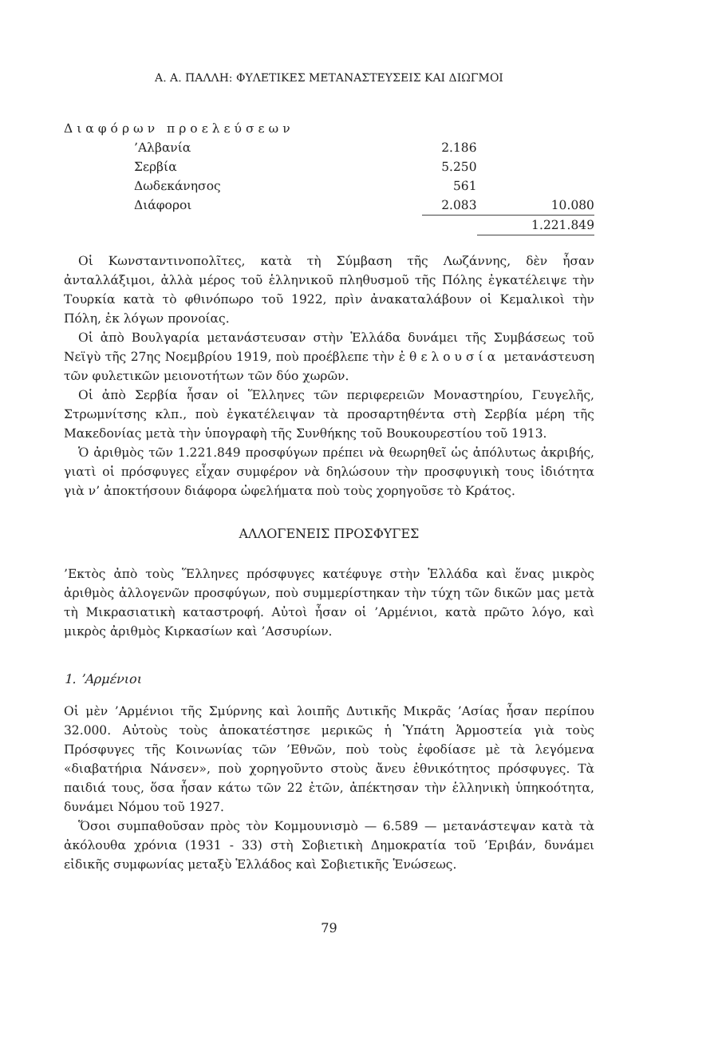Α. Α. ΠΑΛΛΗ: ΦΥΛΕΤΙΚΕΣ ΜΕΤΑΝΑΣΤΕΥΣΕΙΣ ΚΑΙ ΔΙΩΓΜΟΙ
Διαφόρων προελεύσεων
| ’Αλβανία | 2.186 | |
| Σερβία | 5.250 | |
| Δωδεκάνησος | 561 | |
| Διάφοροι | 2.083 | 10.080 |
| | | 1.221.849 |
Οἱ Κωνσταντινοπολῖτες, κατὰ τὴ Σύμβαση τῆς Λωζάννης, δὲν ἦσαν ἀνταλλάξιμοι, ἀλλὰ μέρος τοῦ ἑλληνικοῦ πληθυσμοῦ τῆς Πόλης ἐγκατέλειψε τὴν Τουρκία κατὰ τὸ φθινόπωρο τοῦ 1922, πρὶν ἀνακαταλάβουν οἱ Κεμαλικοὶ τὴν Πόλη, ἐκ λόγων προνοίας.
Οἱ ἀπὸ Βουλγαρία μετανάστευσαν στὴν Ἑλλάδα δυνάμει τῆς Συμβάσεως τοῦ Νεϊγὺ τῆς 27ης Νοεμβρίου 1919, ποὺ προέβλεπε τὴν ἐθελουσία μετανάστευση τῶν φυλετικῶν μειονοτήτων τῶν δύο χωρῶν.
Οἱ ἀπὸ Σερβία ἦσαν οἱ Ἕλληνες τῶν περιφερειῶν Μοναστηρίου, Γευγελῆς, Στρωμνίτσης κλπ., ποὺ ἐγκατέλειψαν τὰ προσαρτηθέντα στὴ Σερβία μέρη τῆς Μακεδονίας μετὰ τὴν ὑπογραφὴ τῆς Συνθήκης τοῦ Βουκουρεστίου τοῦ 1913.
Ὁ ἀριθμὸς τῶν 1.221.849 προσφύγων πρέπει νὰ θεωρηθεῖ ὡς ἀπόλυτως ἀκριβής, γιατὶ οἱ πρόσφυγες εἶχαν συμφέρον νὰ δηλώσουν τὴν προσφυγικὴ τους ἰδιότητα γιὰ ν’ ἀποκτήσουν διάφορα ὠφελήματα ποὺ τοὺς χορηγοῦσε τὸ Κράτος.
ΑΛΛΟΓΕΝΕΙΣ ΠΡΟΣΦΥΓΕΣ
’Εκτὸς ἀπὸ τοὺς Ἕλληνες πρόσφυγες κατέφυγε στὴν Ἑλλάδα καὶ ἕνας μικρὸς ἀριθμὸς ἀλλογενῶν προσφύγων, ποὺ συμμερίστηκαν τὴν τύχη τῶν δικῶν μας μετὰ τὴ Μικρασιατικὴ καταστροφή. Αὐτοὶ ἦσαν οἱ ’Αρμένιοι, κατὰ πρῶτο λόγο, καὶ μικρὸς ἀριθμὸς Κιρκασίων καὶ ’Ασσυρίων.
1. ’Αρμένιοι
Οἱ μὲν ’Αρμένιοι τῆς Σμύρνης καὶ λοιπῆς Δυτικῆς Μικρᾶς ’Ασίας ἦσαν περίπου 32.000. Αὐτοὺς τοὺς ἀποκατέστησε μερικῶς ἡ Ὑπάτη Ἁρμοστεία γιὰ τοὺς Πρόσφυγες τῆς Κοινωνίας τῶν ’Εθνῶν, ποὺ τοὺς ἐφοδίασε μὲ τὰ λεγόμενα «διαβατήρια Νάνσεν», ποὺ χορηγοῦντο στοὺς ἄνευ ἐθνικότητος πρόσφυγες. Τὰ παιδιά τους, ὅσα ἦσαν κάτω τῶν 22 ἐτῶν, ἀπέκτησαν τὴν ἑλληνικὴ ὑπηκοότητα, δυνάμει Νόμου τοῦ 1927.
Ὅσοι συμπαθοῦσαν πρὸς τὸν Κομμουνισμὸ — 6.589 — μετανάστεψαν κατὰ τὰ ἀκόλουθα χρόνια (1931 - 33) στὴ Σοβιετικὴ Δημοκρατία τοῦ ’Εριβάν, δυνάμει εἰδικῆς συμφωνίας μεταξὺ Ἑλλάδος καὶ Σοβιετικῆς Ἑνώσεως.
79